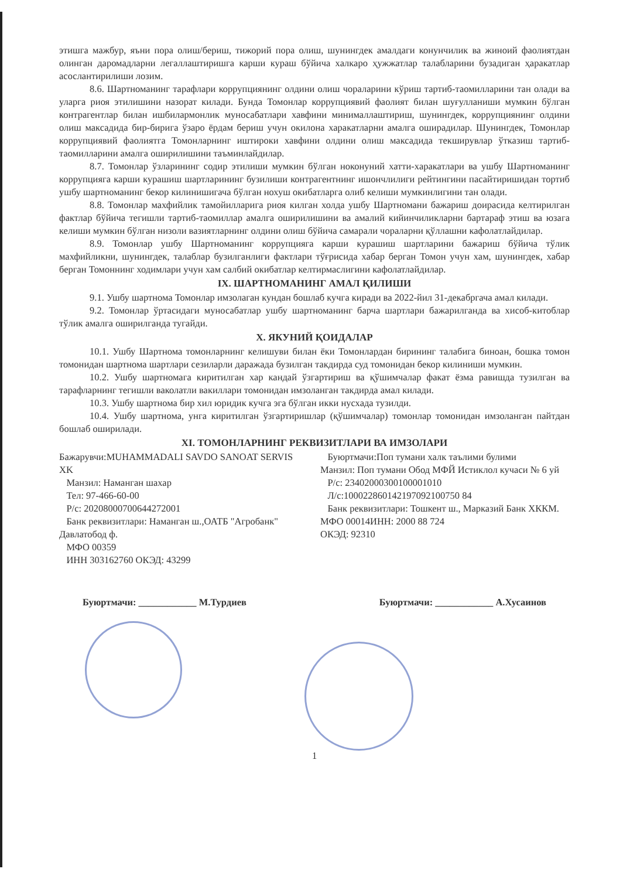этишга мажбур, яъни пора олиш/бериш, тижорий пора олиш, шунингдек амалдаги конунчилик ва жиноий фаолиятдан олинган даромадларни легаллаштиришга карши кураш бўйича халкаро ҳужжатлар талабларини бузадиган ҳаракатлар асослантирилиши лозим.
8.6. Шартноманинг тарафлари коррупциянинг олдини олиш чораларини кўриш тартиб-таомилларини тан олади ва уларга риоя этилишини назорат килади. Бунда Томонлар коррупциявий фаолият билан шуғулланиши мумкин бўлган контрагентлар билан ишбилармонлик муносабатлари хавфини минималлаштириш, шунингдек, коррупциянинг олдини олиш максадида бир-бирига ўзаро ёрдам бериш учун окилона харакатларни амалга оширадилар. Шунингдек, Томонлар коррупциявий фаолиятга Томонларнинг иштироки хавфини олдини олиш максадида текширувлар ўтказиш тартиб-таомилларини амалга оширилишини таъминлайдилар.
8.7. Томонлар ўзларининг содир этилиши мумкин бўлган ноконуний хатти-харакатлари ва ушбу Шартноманинг коррупцияга карши курашиш шартларининг бузилиши контрагентнинг ишончлилиги рейтингини пасайтиришидан тортиб ушбу шартноманинг бекор килинишигача бўлган нохуш окибатларга олиб келиши мумкинлигини тан олади.
8.8. Томонлар махфийлик тамойилларига риоя килган холда ушбу Шартномани бажариш доирасида келтирилган фактлар бўйича тегишли тартиб-таомиллар амалга оширилишини ва амалий кийинчиликларни бартараф этиш ва юзага келиши мумкин бўлган низоли вазиятларнинг олдини олиш бўйича самарали чораларни қўллашни кафолатлайдилар.
8.9. Томонлар ушбу Шартноманинг коррупцияга карши курашиш шартларини бажариш бўйича тўлик махфийликни, шунингдек, талаблар бузилганлиги фактлари тўғрисида хабар берган Томон учун хам, шунингдек, хабар берган Томоннинг ходимлари учун хам салбий окибатлар келтирмаслигини кафолатлайдилар.
IX. ШАРТНОМАНИНГ АМАЛ ҚИЛИШИ
9.1. Ушбу шартнома Томонлар имзолаган кундан бошлаб кучга киради ва 2022-йил 31-декабргача амал килади.
9.2. Томонлар ўртасидаги муносабатлар ушбу шартноманинг барча шартлари бажарилганда ва хисоб-китоблар тўлик амалга оширилганда тугайди.
X. ЯКУНИЙ ҚОИДАЛАР
10.1. Ушбу Шартнома томонларнинг келишуви билан ёки Томонлардан бирининг талабига биноан, бошка томон томонидан шартнома шартлари сезиларли даражада бузилган такдирда суд томонидан бекор килиниши мумкин.
10.2. Ушбу шартномага киритилган хар кандай ўзгартириш ва қўшимчалар факат ёзма равишда тузилган ва тарафларнинг тегишли ваколатли вакиллари томонидан имзоланган такдирда амал килади.
10.3. Ушбу шартнома бир хил юридик кучга эга бўлган икки нусхада тузилди.
10.4. Ушбу шартнома, унга киритилган ўзгартиришлар (қўшимчалар) томонлар томонидан имзоланган пайтдан бошлаб оширилади.
XI. ТОМОНЛАРНИНГ РЕКВИЗИТЛАРИ ВА ИМЗОЛАРИ
Бажарувчи:MUHAMMADALI SAVDO SANOAT SERVIS XK
Манзил: Наманган шахар
Тел: 97-466-60-00
Р/с: 20208000700644272001
Банк реквизитлари: Наманган ш.,ОАТБ "Агробанк" Давлатобод ф.
МФО 00359
ИНН 303162760 ОКЭД: 43299
Буюртмачи:Поп тумани халк таълими булими
Манзил: Поп тумани Обод МФЙ Истиклол кучаси № 6 уй
Р/с: 23402000300100001010
Л/с:100022860142197092100750 84
Банк реквизитлари: Тошкент ш., Марказий Банк ХККМ. МФО 00014ИНН: 2000 88 724
ОКЭД: 92310
Буюртмачи: ____________ М.Турдиев Буюртмачи: ____________ А.Хусаинов
1